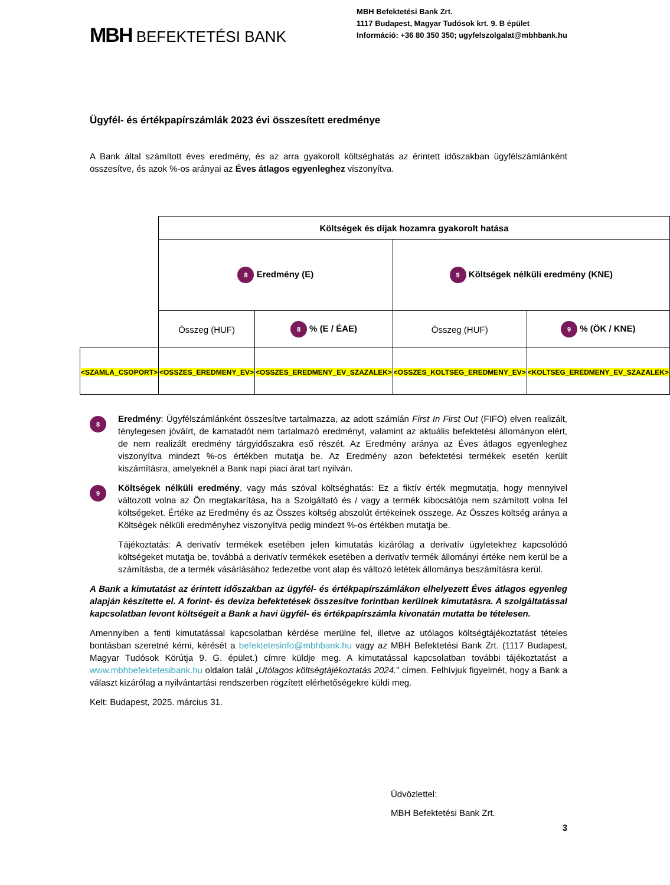MBH BEFEKTETÉSI BANK
MBH Befektetési Bank Zrt.
1117 Budapest, Magyar Tudósok krt. 9. B épület
Információ: +36 80 350 350; ugyfelszolgalat@mbhbank.hu
Ügyfél- és értékpapírszámlák 2023 évi összesített eredménye
A Bank által számított éves eredmény, és az arra gyakorolt költséghatás az érintett időszakban ügyfélszámlánként összesítve, és azok %-os arányai az Éves átlagos egyenleghez viszonyítva.
| | Költségek és díjak hozamra gyakorolt hatása | | | |
| | 8 Eredmény (E) | | 9 Költségek nélküli eredmény (KNE) | |
| | Összeg (HUF) | 8 % (E / ÉAE) | Összeg (HUF) | 9 % (ÖK / KNE) |
| <SZAMLA_CSOPORT> | <OSSZES_EREDMENY_EV> | <OSSZES_EREDMENY_EV_SZAZALEK> | <OSSZES_KOLTSEG_EREDMENY_EV> | <KOLTSEG_EREDMENY_EV_SZAZALEK> |
8
Eredmény: Ügyfélszámlánként összesítve tartalmazza, az adott számlán First In First Out (FIFO) elven realizált, ténylegesen jóváírt, de kamatadót nem tartalmazó eredményt, valamint az aktuális befektetési állományon elért, de nem realizált eredmény tárgyidőszakra eső részét. Az Eredmény aránya az Éves átlagos egyenleghez viszonyítva mindezt %-os értékben mutatja be. Az Eredmény azon befektetési termékek esetén került kiszámításra, amelyeknél a Bank napi piaci árat tart nyilván.
9
Költségek nélküli eredmény, vagy más szóval költséghatás: Ez a fiktív érték megmutatja, hogy mennyivel változott volna az Ön megtakarítása, ha a Szolgáltató és / vagy a termék kibocsátója nem számított volna fel költségeket. Értéke az Eredmény és az Összes költség abszolút értékeinek összege. Az Összes költség aránya a Költségek nélküli eredményhez viszonyítva pedig mindezt %-os értékben mutatja be.
Tájékoztatás: A derivatív termékek esetében jelen kimutatás kizárólag a derivatív ügyletekhez kapcsolódó költségeket mutatja be, továbbá a derivatív termékek esetében a derivatív termék állományi értéke nem kerül be a számításba, de a termék vásárlásához fedezetbe vont alap és változó letétek állománya beszámításra kerül.
A Bank a kimutatást az érintett időszakban az ügyfél- és értékpapírszámlákon elhelyezett Éves átlagos egyenleg alapján készítette el. A forint- és deviza befektetések összesítve forintban kerülnek kimutatásra. A szolgáltatással kapcsolatban levont költségeit a Bank a havi ügyfél- és értékpapírszámla kivonatán mutatta be tételesen.
Amennyiben a fenti kimutatással kapcsolatban kérdése merülne fel, illetve az utólagos költségtájékoztatást tételes bontásban szeretné kérni, kérését a befektetesinfo@mbhbank.hu vagy az MBH Befektetési Bank Zrt. (1117 Budapest, Magyar Tudósok Körútja 9. G. épület.) címre küldje meg. A kimutatással kapcsolatban további tájékoztatást a www.mbhbefektetesibank.hu oldalon talál „Utólagos költségtájékoztatás 2024.” címen. Felhívjuk figyelmét, hogy a Bank a választ kizárólag a nyilvántartási rendszerben rögzített elérhetőségekre küldi meg.
Kelt: Budapest, 2025. március 31.
Üdvözlettel:
MBH Befektetési Bank Zrt.
3